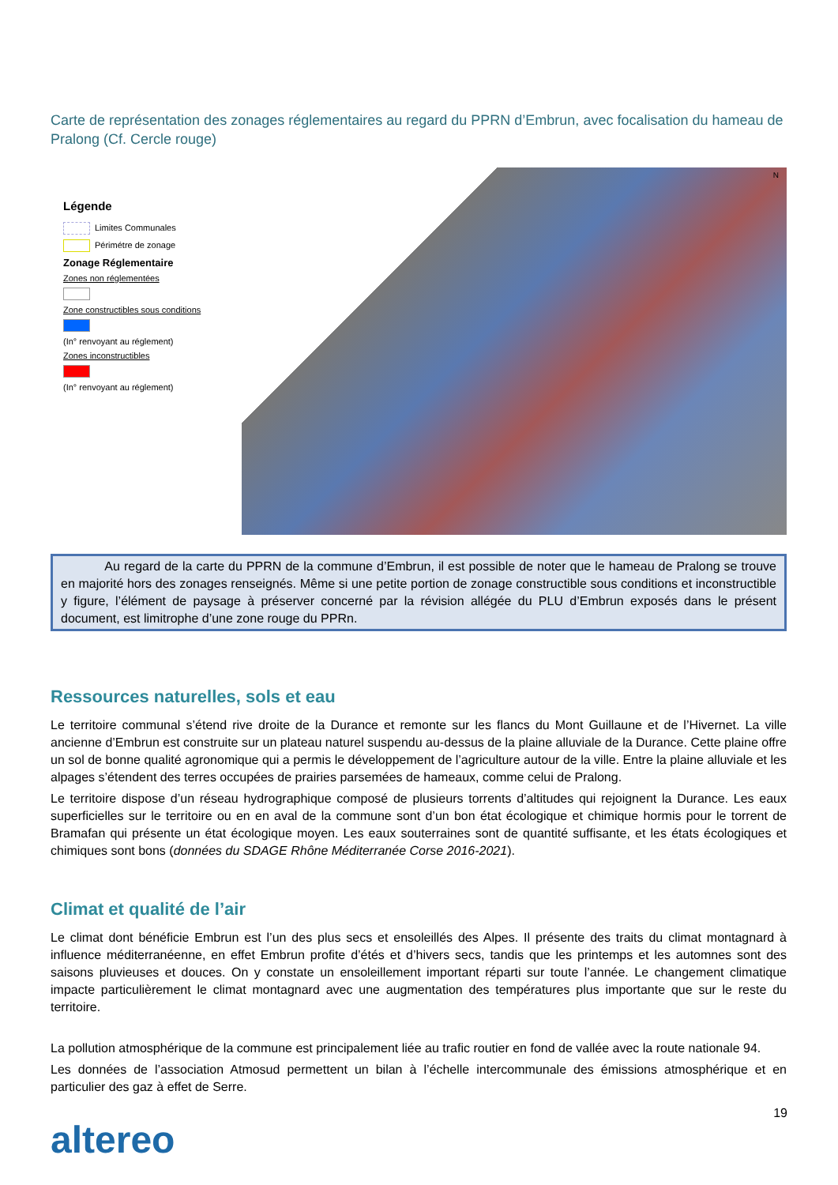Carte de représentation des zonages réglementaires au regard du PPRN d’Embrun, avec focalisation du hameau de Pralong (Cf. Cercle rouge)
Légende
Limites Communales
Périmétre de zonage
Zonage Réglementaire
Zones non réglementées
Zone constructibles sous conditions
(In° renvoyant au réglement)
Zones inconstructibles
(In° renvoyant au réglement)
N
Au regard de la carte du PPRN de la commune d’Embrun, il est possible de noter que le hameau de Pralong se trouve en majorité hors des zonages renseignés. Même si une petite portion de zonage constructible sous conditions et inconstructible y figure, l’élément de paysage à préserver concerné par la révision allégée du PLU d’Embrun exposés dans le présent document, est limitrophe d’une zone rouge du PPRn.
Ressources naturelles, sols et eau
Le territoire communal s’étend rive droite de la Durance et remonte sur les flancs du Mont Guillaune et de l’Hivernet. La ville ancienne d’Embrun est construite sur un plateau naturel suspendu au-dessus de la plaine alluviale de la Durance. Cette plaine offre un sol de bonne qualité agronomique qui a permis le développement de l’agriculture autour de la ville. Entre la plaine alluviale et les alpages s’étendent des terres occupées de prairies parsemées de hameaux, comme celui de Pralong.
Le territoire dispose d’un réseau hydrographique composé de plusieurs torrents d’altitudes qui rejoignent la Durance. Les eaux superficielles sur le territoire ou en en aval de la commune sont d’un bon état écologique et chimique hormis pour le torrent de Bramafan qui présente un état écologique moyen. Les eaux souterraines sont de quantité suffisante, et les états écologiques et chimiques sont bons (données du SDAGE Rhône Méditerranée Corse 2016-2021).
Climat et qualité de l’air
Le climat dont bénéficie Embrun est l’un des plus secs et ensoleillés des Alpes. Il présente des traits du climat montagnard à influence méditerranéenne, en effet Embrun profite d’étés et d’hivers secs, tandis que les printemps et les automnes sont des saisons pluvieuses et douces. On y constate un ensoleillement important réparti sur toute l’année. Le changement climatique impacte particulièrement le climat montagnard avec une augmentation des températures plus importante que sur le reste du territoire.
La pollution atmosphérique de la commune est principalement liée au trafic routier en fond de vallée avec la route nationale 94.
Les données de l’association Atmosud permettent un bilan à l’échelle intercommunale des émissions atmosphérique et en particulier des gaz à effet de Serre.
19
altereo